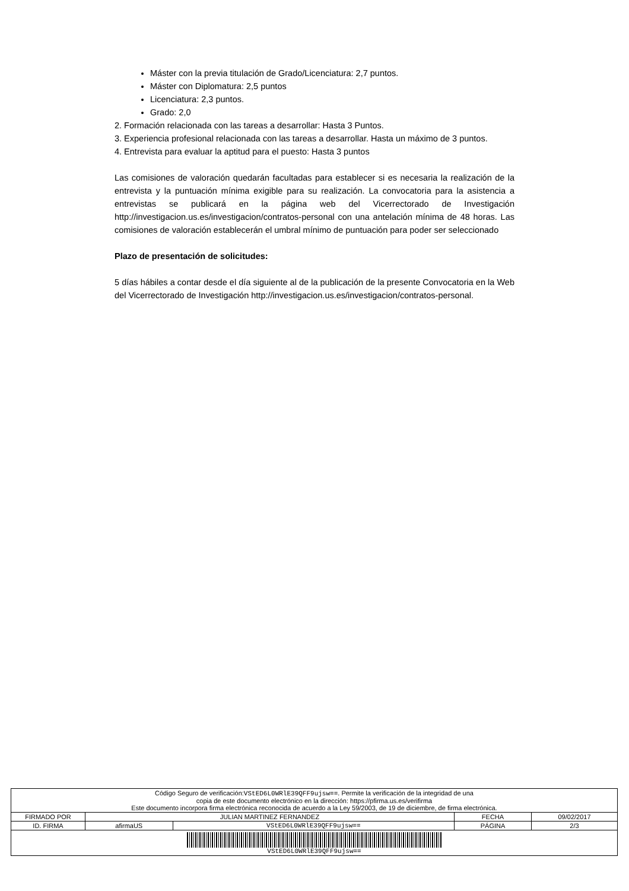Máster con la previa titulación de Grado/Licenciatura: 2,7 puntos.
Máster con Diplomatura: 2,5 puntos
Licenciatura: 2,3 puntos.
Grado: 2,0
2. Formación relacionada con las tareas a desarrollar: Hasta 3 Puntos.
3. Experiencia profesional relacionada con las tareas a desarrollar. Hasta un máximo de 3 puntos.
4. Entrevista para evaluar la aptitud para el puesto: Hasta 3 puntos
Las comisiones de valoración quedarán facultadas para establecer si es necesaria la realización de la entrevista y la puntuación mínima exigible para su realización. La convocatoria para la asistencia a entrevistas se publicará en la página web del Vicerrectorado de Investigación http://investigacion.us.es/investigacion/contratos-personal con una antelación mínima de 48 horas. Las comisiones de valoración establecerán el umbral mínimo de puntuación para poder ser seleccionado
Plazo de presentación de solicitudes:
5 días hábiles a contar desde el día siguiente al de la publicación de la presente Convocatoria en la Web del Vicerrectorado de Investigación http://investigacion.us.es/investigacion/contratos-personal.
| Código Seguro de verificación: VStED6L0WRlE39QFF9ujsw== . Permite la verificación de la integridad de una copia de este documento electrónico en la dirección: https://pfirma.us.es/verifirma Este documento incorpora firma electrónica reconocida de acuerdo a la Ley 59/2003, de 19 de diciembre, de firma electrónica. | | | | |
| FIRMADO POR | JULIAN MARTINEZ FERNANDEZ | | FECHA | 09/02/2017 |
| ID. FIRMA | afirmaUS | VStED6L0WRlE39QFF9ujsw== | PÁGINA | 2/3 |
| VStED6L0WRlE39QFF9ujsw== | | | | |